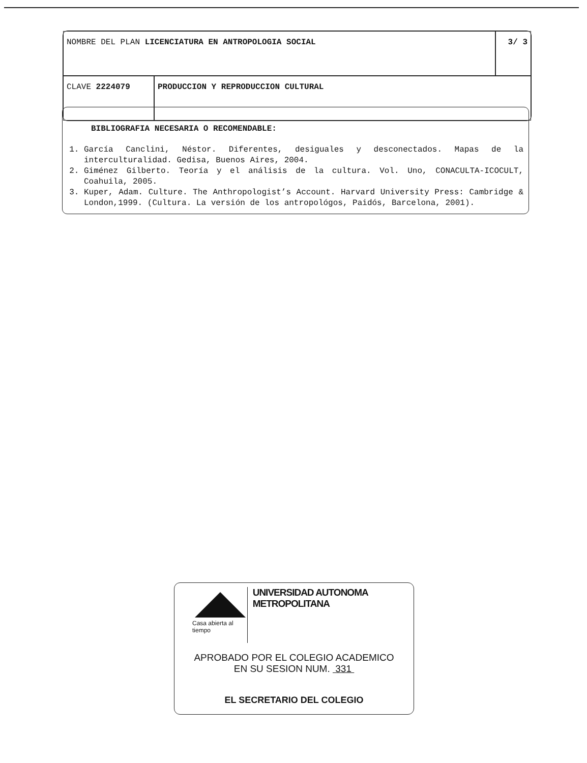| NOMBRE DEL PLAN LICENCIATURA EN ANTROPOLOGIA SOCIAL | | 3/ 3 |
| CLAVE 2224079 | PRODUCCION Y REPRODUCCION CULTURAL | |
BIBLIOGRAFIA NECESARIA O RECOMENDABLE:
1. García Canclini, Néstor. Diferentes, desiguales y desconectados. Mapas de la interculturalidad. Gedisa, Buenos Aires, 2004.
2. Giménez Gilberto. Teoría y el análisis de la cultura. Vol. Uno, CONACULTA-ICOCULT, Coahuila, 2005.
3. Kuper, Adam. Culture. The Anthropologist’s Account. Harvard University Press: Cambridge & London,1999. (Cultura. La versión de los antropológos, Paidós, Barcelona, 2001).
Casa abierta al tiempo
UNIVERSIDAD AUTONOMA METROPOLITANA
APROBADO POR EL COLEGIO ACADEMICO
EN SU SESION NUM. 331
EL SECRETARIO DEL COLEGIO